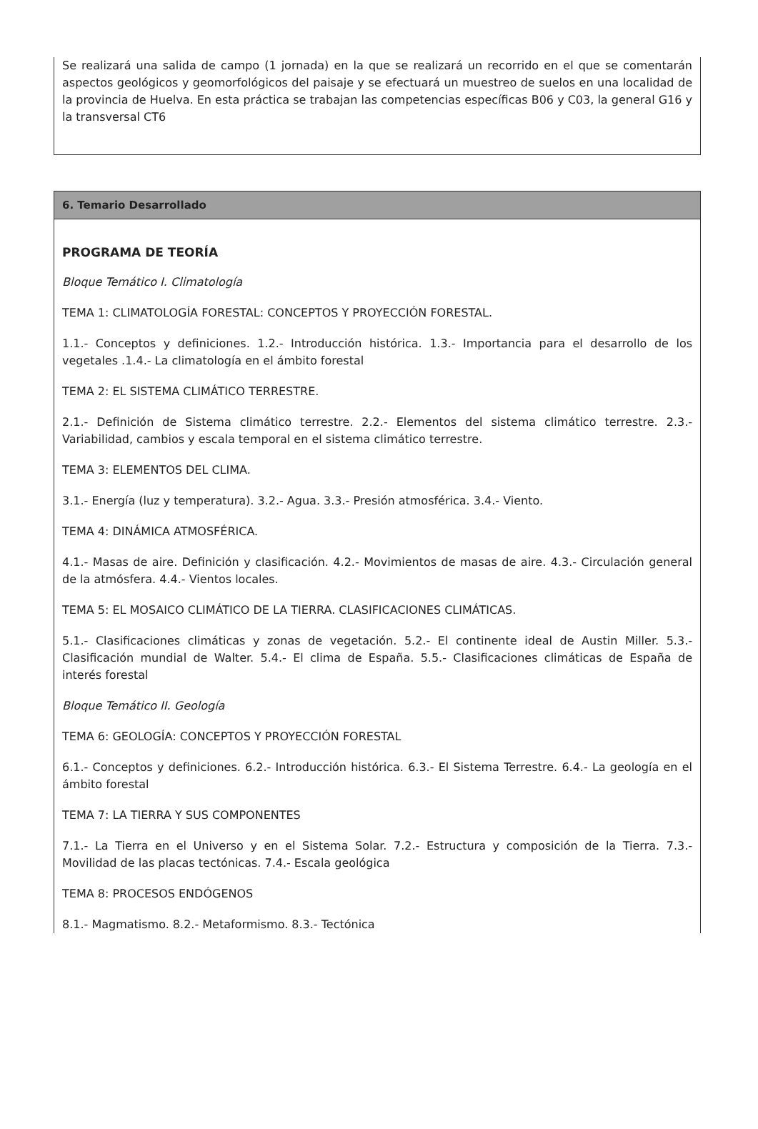Se realizará una salida de campo (1 jornada) en la que se realizará un recorrido en el que se comentarán aspectos geológicos y geomorfológicos del paisaje y se efectuará un muestreo de suelos en una localidad de la provincia de Huelva. En esta práctica se trabajan las competencias específicas B06 y C03, la general G16 y la transversal CT6
6. Temario Desarrollado
PROGRAMA DE TEORÍA
Bloque Temático I. Climatología
TEMA 1: CLIMATOLOGÍA FORESTAL: CONCEPTOS Y PROYECCIÓN FORESTAL.
1.1.- Conceptos y definiciones. 1.2.- Introducción histórica. 1.3.- Importancia para el desarrollo de los vegetales .1.4.- La climatología en el ámbito forestal
TEMA 2: EL SISTEMA CLIMÁTICO TERRESTRE.
2.1.- Definición de Sistema climático terrestre. 2.2.- Elementos del sistema climático terrestre. 2.3.- Variabilidad, cambios y escala temporal en el sistema climático terrestre.
TEMA 3: ELEMENTOS DEL CLIMA.
3.1.- Energía (luz y temperatura). 3.2.- Agua. 3.3.- Presión atmosférica. 3.4.- Viento.
TEMA 4: DINÁMICA ATMOSFÉRICA.
4.1.- Masas de aire. Definición y clasificación. 4.2.- Movimientos de masas de aire. 4.3.- Circulación general de la atmósfera. 4.4.- Vientos locales.
TEMA 5: EL MOSAICO CLIMÁTICO DE LA TIERRA. CLASIFICACIONES CLIMÁTICAS.
5.1.- Clasificaciones climáticas y zonas de vegetación. 5.2.- El continente ideal de Austin Miller. 5.3.- Clasificación mundial de Walter. 5.4.- El clima de España. 5.5.- Clasificaciones climáticas de España de interés forestal
Bloque Temático II. Geología
TEMA 6: GEOLOGÍA: CONCEPTOS Y PROYECCIÓN FORESTAL
6.1.- Conceptos y definiciones. 6.2.- Introducción histórica. 6.3.- El Sistema Terrestre. 6.4.- La geología en el ámbito forestal
TEMA 7: LA TIERRA Y SUS COMPONENTES
7.1.- La Tierra en el Universo y en el Sistema Solar. 7.2.- Estructura y composición de la Tierra. 7.3.- Movilidad de las placas tectónicas. 7.4.- Escala geológica
TEMA 8: PROCESOS ENDÓGENOS
8.1.- Magmatismo. 8.2.- Metaformismo. 8.3.- Tectónica